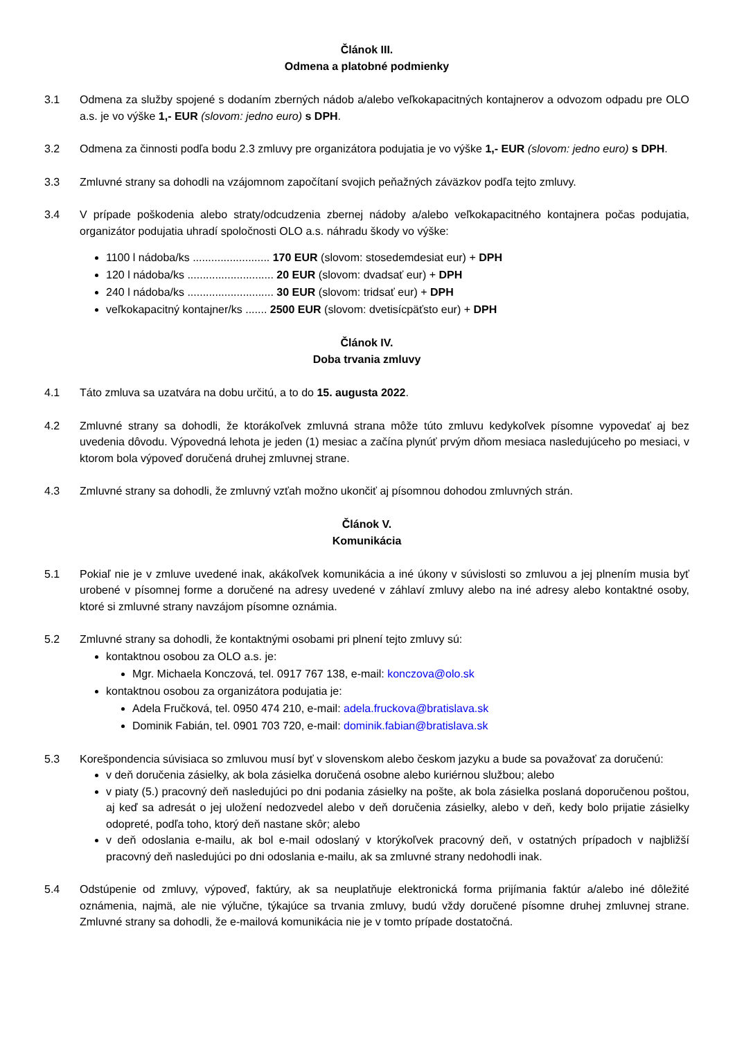Článok III.
Odmena a platobné podmienky
3.1 Odmena za služby spojené s dodaním zberných nádob a/alebo veľkokapacitných kontajnerov a odvozom odpadu pre OLO a.s. je vo výške 1,- EUR (slovom: jedno euro) s DPH.
3.2 Odmena za činnosti podľa bodu 2.3 zmluvy pre organizátora podujatia je vo výške 1,- EUR (slovom: jedno euro) s DPH.
3.3 Zmluvné strany sa dohodli na vzájomnom započítaní svojich peňažných záväzkov podľa tejto zmluvy.
3.4 V prípade poškodenia alebo straty/odcudzenia zbernej nádoby a/alebo veľkokapacitného kontajnera počas podujatia, organizátor podujatia uhradí spoločnosti OLO a.s. náhradu škody vo výške:
1100 l nádoba/ks ......................... 170 EUR (slovom: stosedemdesiat eur) + DPH
120 l nádoba/ks ............................ 20 EUR (slovom: dvadsať eur) + DPH
240 l nádoba/ks ............................ 30 EUR (slovom: tridsať eur) + DPH
veľkokapacitný kontajner/ks ....... 2500 EUR (slovom: dvetisícpäťsto eur) + DPH
Článok IV.
Doba trvania zmluvy
4.1 Táto zmluva sa uzatvára na dobu určitú, a to do 15. augusta 2022.
4.2 Zmluvné strany sa dohodli, že ktorákoľvek zmluvná strana môže túto zmluvu kedykoľvek písomne vypovedať aj bez uvedenia dôvodu. Výpovedná lehota je jeden (1) mesiac a začína plynúť prvým dňom mesiaca nasledujúceho po mesiaci, v ktorom bola výpoveď doručená druhej zmluvnej strane.
4.3 Zmluvné strany sa dohodli, že zmluvný vzťah možno ukončiť aj písomnou dohodou zmluvných strán.
Článok V.
Komunikácia
5.1 Pokiaľ nie je v zmluve uvedené inak, akákoľvek komunikácia a iné úkony v súvislosti so zmluvou a jej plnením musia byť urobené v písomnej forme a doručené na adresy uvedené v záhlaví zmluvy alebo na iné adresy alebo kontaktné osoby, ktoré si zmluvné strany navzájom písomne oznámia.
5.2 Zmluvné strany sa dohodli, že kontaktnými osobami pri plnení tejto zmluvy sú:
kontaktnou osobou za OLO a.s. je:
Mgr. Michaela Konczová, tel. 0917 767 138, e-mail: konczova@olo.sk
kontaktnou osobou za organizátora podujatia je:
Adela Fručková, tel. 0950 474 210, e-mail: adela.fruckova@bratislava.sk
Dominik Fabián, tel. 0901 703 720, e-mail: dominik.fabian@bratislava.sk
5.3 Korešpondencia súvisiaca so zmluvou musí byť v slovenskom alebo českom jazyku a bude sa považovať za doručenú:
v deň doručenia zásielky, ak bola zásielka doručená osobne alebo kuriérnou službou; alebo
v piaty (5.) pracovný deň nasledujúci po dni podania zásielky na pošte, ak bola zásielka poslaná doporučenou poštou, aj keď sa adresát o jej uložení nedozvedel alebo v deň doručenia zásielky, alebo v deň, kedy bolo prijatie zásielky odopreté, podľa toho, ktorý deň nastane skôr; alebo
v deň odoslania e-mailu, ak bol e-mail odoslaný v ktorýkoľvek pracovný deň, v ostatných prípadoch v najbližší pracovný deň nasledujúci po dni odoslania e-mailu, ak sa zmluvné strany nedohodli inak.
5.4 Odstúpenie od zmluvy, výpoveď, faktúry, ak sa neuplatňuje elektronická forma prijímania faktúr a/alebo iné dôležité oznámenia, najmä, ale nie výlučne, týkajúce sa trvania zmluvy, budú vždy doručené písomne druhej zmluvnej strane. Zmluvné strany sa dohodli, že e-mailová komunikácia nie je v tomto prípade dostatočná.